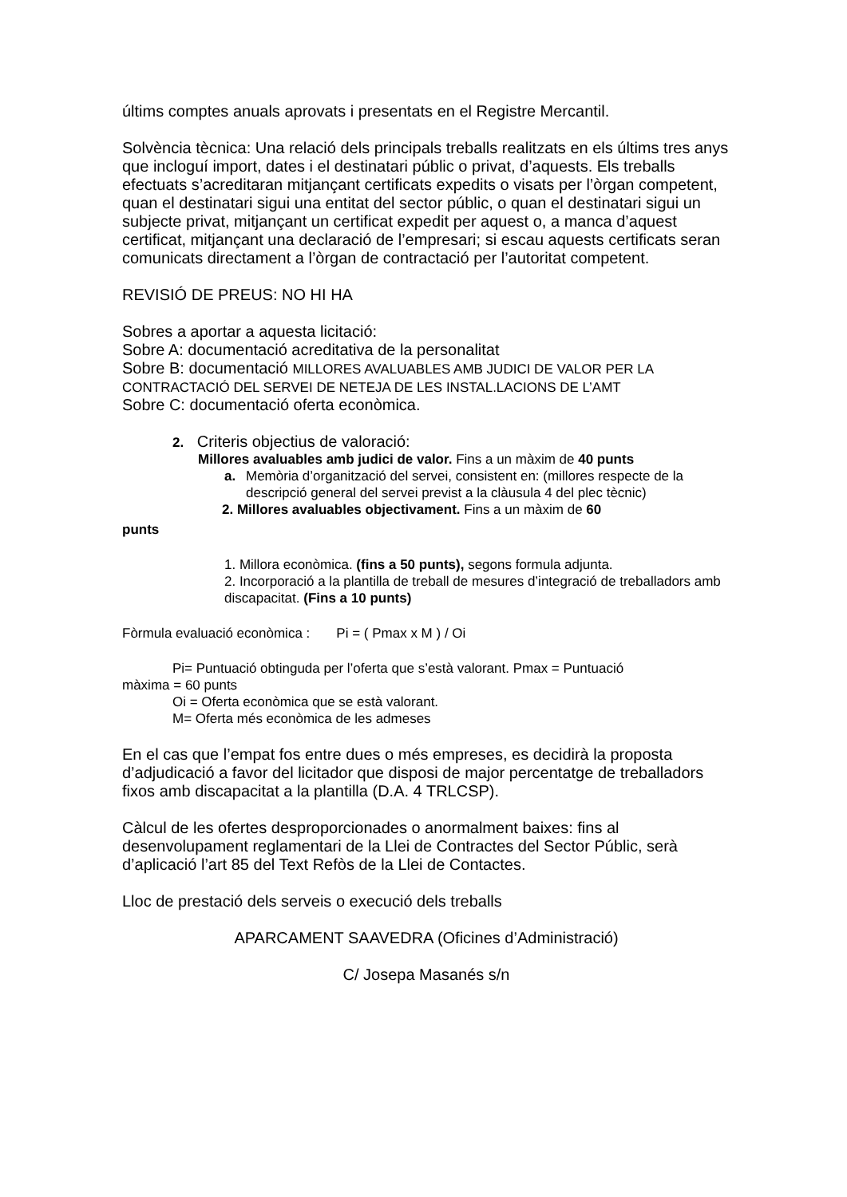últims comptes anuals aprovats i presentats en el Registre Mercantil.
Solvència tècnica: Una relació dels principals treballs realitzats en els últims tres anys que incloguí import, dates i el destinatari públic o privat, d’aquests. Els treballs efectuats s’acreditaran mitjançant certificats expedits o visats per l’òrgan competent, quan el destinatari sigui una entitat del sector públic, o quan el destinatari sigui un subjecte privat, mitjançant un certificat expedit per aquest o, a manca d’aquest certificat, mitjançant una declaració de l’empresari; si escau aquests certificats seran comunicats directament a l’òrgan de contractació per l’autoritat competent.
REVISIÓ DE PREUS: NO HI HA
Sobres a aportar a aquesta licitació:
Sobre A: documentació acreditativa de la personalitat
Sobre B: documentació MILLORES AVALUABLES AMB JUDICI DE VALOR PER LA CONTRACTACIÓ DEL SERVEI DE NETEJA DE LES INSTAL.LACIONS DE L’AMT
Sobre C: documentació oferta econòmica.
2. Criteris objectius de valoració:
Millores avaluables amb judici de valor. Fins a un màxim de 40 punts
a. Memòria d’organització del servei, consistent en: (millores respecte de la descripció general del servei previst a la clàusula 4 del plec tècnic)
2. Millores avaluables objectivament. Fins a un màxim de 60
punts
1. Millora econòmica. (fins a 50 punts), segons formula adjunta.
2. Incorporació a la plantilla de treball de mesures d’integració de treballadors amb discapacitat. (Fins a 10 punts)
Fòrmula evaluació econòmica : Pi = ( Pmax x M ) / Oi
Pi= Puntuació obtinguda per l’oferta que s’està valorant. Pmax = Puntuació
màxima = 60 punts
Oi = Oferta econòmica que se està valorant.
M= Oferta més econòmica de les admeses
En el cas que l’empat fos entre dues o més empreses, es decidirà la proposta d’adjudicació a favor del licitador que disposi de major percentatge de treballadors fixos amb discapacitat a la plantilla (D.A. 4 TRLCSP).
Càlcul de les ofertes desproporcionades o anormalment baixes: fins al desenvolupament reglamentari de la Llei de Contractes del Sector Públic, serà d’aplicació l’art 85 del Text Refòs de la Llei de Contactes.
Lloc de prestació dels serveis o execució dels treballs
APARCAMENT SAAVEDRA (Oficines d’Administració)
C/ Josepa Masanés s/n